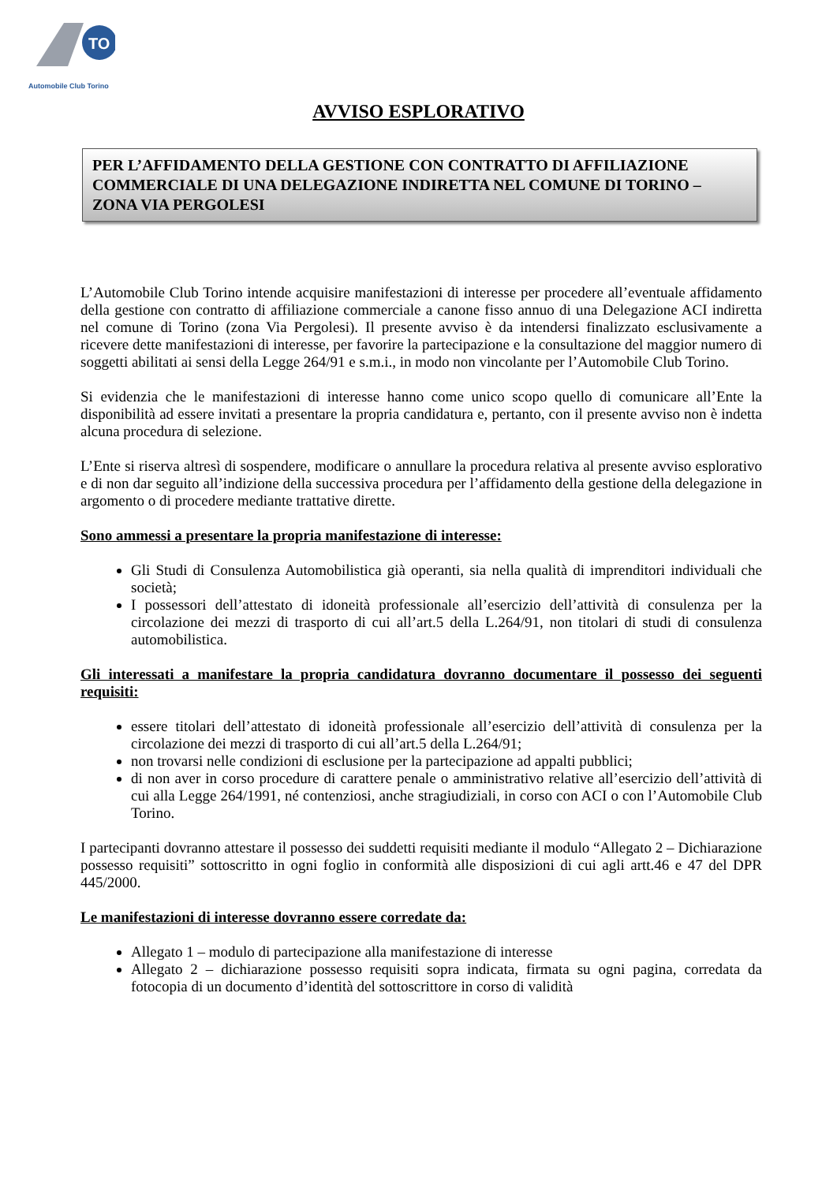TO
Automobile Club Torino
AVVISO ESPLORATIVO
PER L’AFFIDAMENTO DELLA GESTIONE CON CONTRATTO DI AFFILIAZIONE COMMERCIALE DI UNA DELEGAZIONE INDIRETTA NEL COMUNE DI TORINO – ZONA VIA PERGOLESI
L’Automobile Club Torino intende acquisire manifestazioni di interesse per procedere all’eventuale affidamento della gestione con contratto di affiliazione commerciale a canone fisso annuo di una Delegazione ACI indiretta nel comune di Torino (zona Via Pergolesi). Il presente avviso è da intendersi finalizzato esclusivamente a ricevere dette manifestazioni di interesse, per favorire la partecipazione e la consultazione del maggior numero di soggetti abilitati ai sensi della Legge 264/91 e s.m.i., in modo non vincolante per l’Automobile Club Torino.
Si evidenzia che le manifestazioni di interesse hanno come unico scopo quello di comunicare all’Ente la disponibilità ad essere invitati a presentare la propria candidatura e, pertanto, con il presente avviso non è indetta alcuna procedura di selezione.
L’Ente si riserva altresì di sospendere, modificare o annullare la procedura relativa al presente avviso esplorativo e di non dar seguito all’indizione della successiva procedura per l’affidamento della gestione della delegazione in argomento o di procedere mediante trattative dirette.
Sono ammessi a presentare la propria manifestazione di interesse:
Gli Studi di Consulenza Automobilistica già operanti, sia nella qualità di imprenditori individuali che società;
I possessori dell’attestato di idoneità professionale all’esercizio dell’attività di consulenza per la circolazione dei mezzi di trasporto di cui all’art.5 della L.264/91, non titolari di studi di consulenza automobilistica.
Gli interessati a manifestare la propria candidatura dovranno documentare il possesso dei seguenti requisiti:
essere titolari dell’attestato di idoneità professionale all’esercizio dell’attività di consulenza per la circolazione dei mezzi di trasporto di cui all’art.5 della L.264/91;
non trovarsi nelle condizioni di esclusione per la partecipazione ad appalti pubblici;
di non aver in corso procedure di carattere penale o amministrativo relative all’esercizio dell’attività di cui alla Legge 264/1991, né contenziosi, anche stragiudiziali, in corso con ACI o con l’Automobile Club Torino.
I partecipanti dovranno attestare il possesso dei suddetti requisiti mediante il modulo “Allegato 2 – Dichiarazione possesso requisiti” sottoscritto in ogni foglio in conformità alle disposizioni di cui agli artt.46 e 47 del DPR 445/2000.
Le manifestazioni di interesse dovranno essere corredate da:
Allegato 1 – modulo di partecipazione alla manifestazione di interesse
Allegato 2 – dichiarazione possesso requisiti sopra indicata, firmata su ogni pagina, corredata da fotocopia di un documento d’identità del sottoscrittore in corso di validità